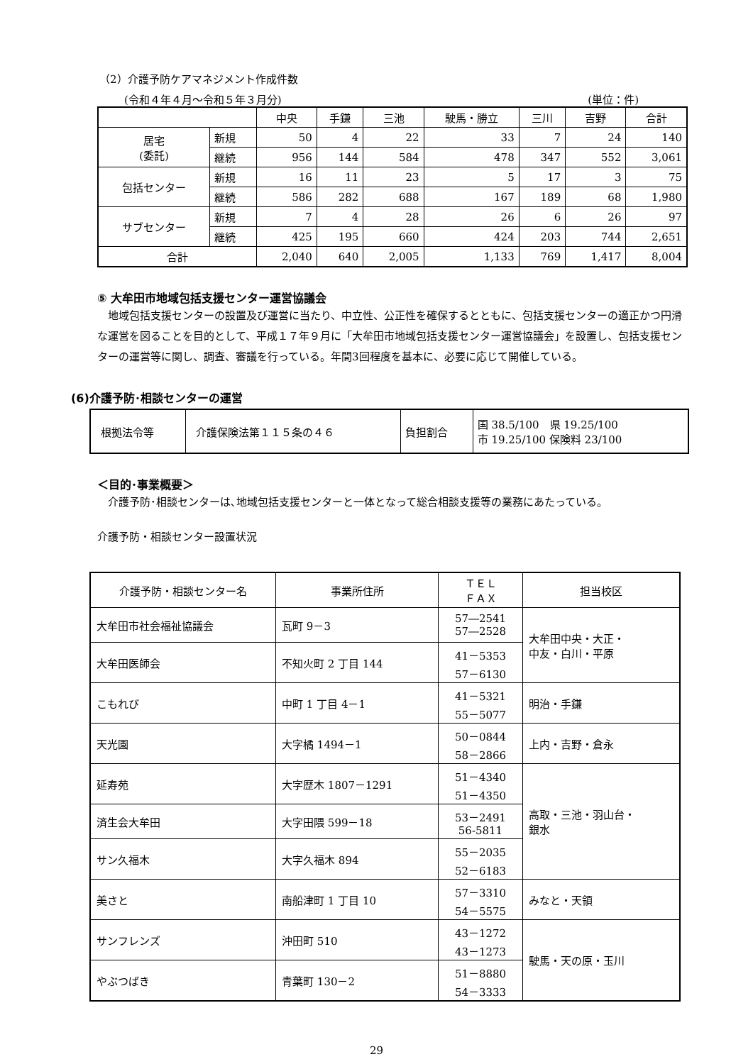（2）介護予防ケアマネジメント作成件数
(令和４年４月～令和５年３月分) (単位：件)
| | | 中央 | 手鎌 | 三池 | 駛馬・勝立 | 三川 | 吉野 | 合計 |
| --- | --- | --- | --- | --- | --- | --- | --- | --- |
| 居宅 (委託) | 新規 | 50 | 4 | 22 | 33 | 7 | 24 | 140 |
| | 継続 | 956 | 144 | 584 | 478 | 347 | 552 | 3,061 |
| 包括センター | 新規 | 16 | 11 | 23 | 5 | 17 | 3 | 75 |
| | 継続 | 586 | 282 | 688 | 167 | 189 | 68 | 1,980 |
| サブセンター | 新規 | 7 | 4 | 28 | 26 | 6 | 26 | 97 |
| | 継続 | 425 | 195 | 660 | 424 | 203 | 744 | 2,651 |
| 合計 | | 2,040 | 640 | 2,005 | 1,133 | 769 | 1,417 | 8,004 |
⑤ 大牟田市地域包括支援センター運営協議会
　地域包括支援センターの設置及び運営に当たり、中立性、公正性を確保するとともに、包括支援センターの適正かつ円滑な運営を図ることを目的として、平成１７年９月に「大牟田市地域包括支援センター運営協議会」を設置し、包括支援センターの運営等に関し、調査、審議を行っている。年間3回程度を基本に、必要に応じて開催している。
(6)介護予防･相談センターの運営
| 根拠法令等 | 介護保険法第１１５条の４６ | 負担割合 | 国 38.5/100 県 19.25/100 市 19.25/100 保険料 23/100 |
＜目的･事業概要＞
　介護予防･相談センターは､地域包括支援センターと一体となって総合相談支援等の業務にあたっている。
介護予防・相談センター設置状況
| 介護予防・相談センター名 | 事業所住所 | ＴＥＬ ＦＡＸ | 担当校区 |
| 大牟田市社会福祉協議会 | 瓦町 9－3 | 57―2541 57―2528 | 大牟田中央・大正・ 中友・白川・平原 |
| 大牟田医師会 | 不知火町 2 丁目 144 | 41－5353 57－6130 | |
| こもれび | 中町 1 丁目 4－1 | 41－5321 55－5077 | 明治・手鎌 |
| 天光園 | 大字橘 1494－1 | 50－0844 58－2866 | 上内・吉野・倉永 |
| 延寿苑 | 大字歴木 1807－1291 | 51－4340 51－4350 | 高取・三池・羽山台・ 銀水 |
| 済生会大牟田 | 大字田隈 599－18 | 53－2491 56-5811 | |
| サン久福木 | 大字久福木 894 | 55－2035 52－6183 | |
| 美さと | 南船津町 1 丁目 10 | 57－3310 54－5575 | みなと・天領 |
| サンフレンズ | 沖田町 510 | 43－1272 43－1273 | 駛馬・天の原・玉川 |
| やぶつばき | 青葉町 130－2 | 51－8880 54－3333 | |
29